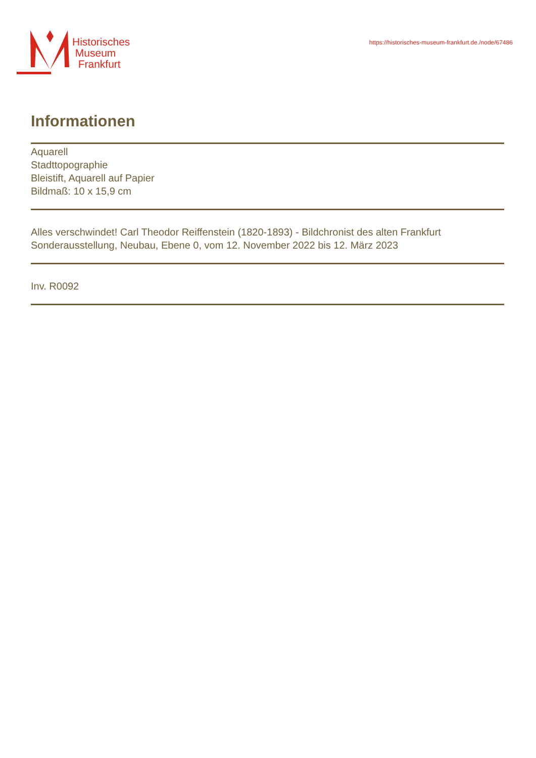Historisches
Museum
Frankfurt
https://historisches-museum-frankfurt.de./node/67486
Informationen
Aquarell
Stadttopographie
Bleistift, Aquarell auf Papier
Bildmaß: 10 x 15,9 cm
Alles verschwindet! Carl Theodor Reiffenstein (1820-1893) - Bildchronist des alten Frankfurt
Sonderausstellung, Neubau, Ebene 0, vom 12. November 2022 bis 12. März 2023
Inv. R0092